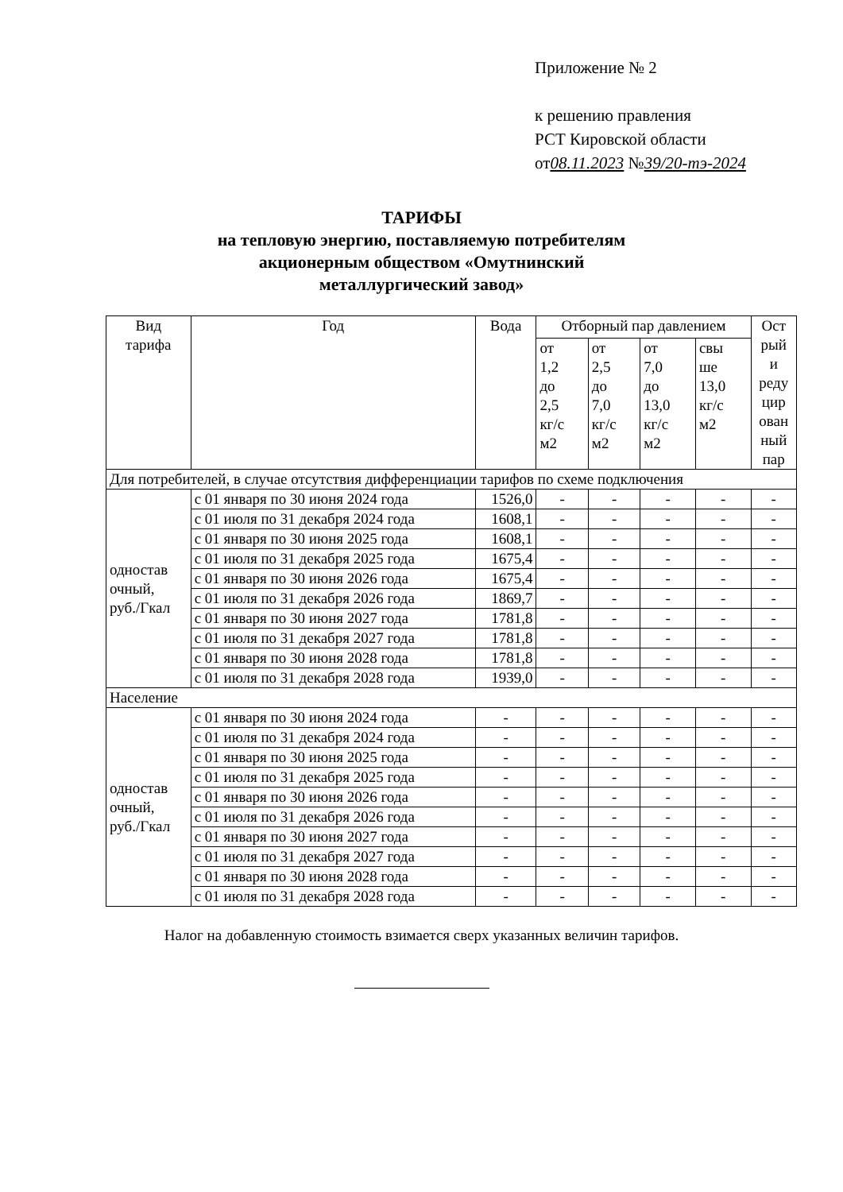Приложение № 2
к решению правления
РСТ Кировской области
от08.11.2023 №39/20-тэ-2024
ТАРИФЫ
на тепловую энергию, поставляемую потребителям
акционерным обществом «Омутнинский
металлургический завод»
| Вид тарифа | Год | Вода | Отборный пар давлением | | | | Ост рый и реду цир ован ный пар |
| --- | --- | --- | --- | --- | --- | --- | --- |
| | | | от 1,2 до 2,5 кг/с м2 | от 2,5 до 7,0 кг/с м2 | от 7,0 до 13,0 кг/с м2 | свы ше 13,0 кг/с м2 | |
| Для потребителей, в случае отсутствия дифференциации тарифов по схеме подключения | | | | | | | |
| одностав очный, руб./Гкал | с 01 января по 30 июня 2024 года | 1526,0 | - | - | - | - | - |
| | с 01 июля по 31 декабря 2024 года | 1608,1 | - | - | - | - | - |
| | с 01 января по 30 июня 2025 года | 1608,1 | - | - | - | - | - |
| | с 01 июля по 31 декабря 2025 года | 1675,4 | - | - | - | - | - |
| | с 01 января по 30 июня 2026 года | 1675,4 | - | - | - | - | - |
| | с 01 июля по 31 декабря 2026 года | 1869,7 | - | - | - | - | - |
| | с 01 января по 30 июня 2027 года | 1781,8 | - | - | - | - | - |
| | с 01 июля по 31 декабря 2027 года | 1781,8 | - | - | - | - | - |
| | с 01 января по 30 июня 2028 года | 1781,8 | - | - | - | - | - |
| | с 01 июля по 31 декабря 2028 года | 1939,0 | - | - | - | - | - |
| Население | | | | | | | |
| одностав очный, руб./Гкал | с 01 января по 30 июня 2024 года | - | - | - | - | - | - |
| | с 01 июля по 31 декабря 2024 года | - | - | - | - | - | - |
| | с 01 января по 30 июня 2025 года | - | - | - | - | - | - |
| | с 01 июля по 31 декабря 2025 года | - | - | - | - | - | - |
| | с 01 января по 30 июня 2026 года | - | - | - | - | - | - |
| | с 01 июля по 31 декабря 2026 года | - | - | - | - | - | - |
| | с 01 января по 30 июня 2027 года | - | - | - | - | - | - |
| | с 01 июля по 31 декабря 2027 года | - | - | - | - | - | - |
| | с 01 января по 30 июня 2028 года | - | - | - | - | - | - |
| | с 01 июля по 31 декабря 2028 года | - | - | - | - | - | - |
Налог на добавленную стоимость взимается сверх указанных величин тарифов.